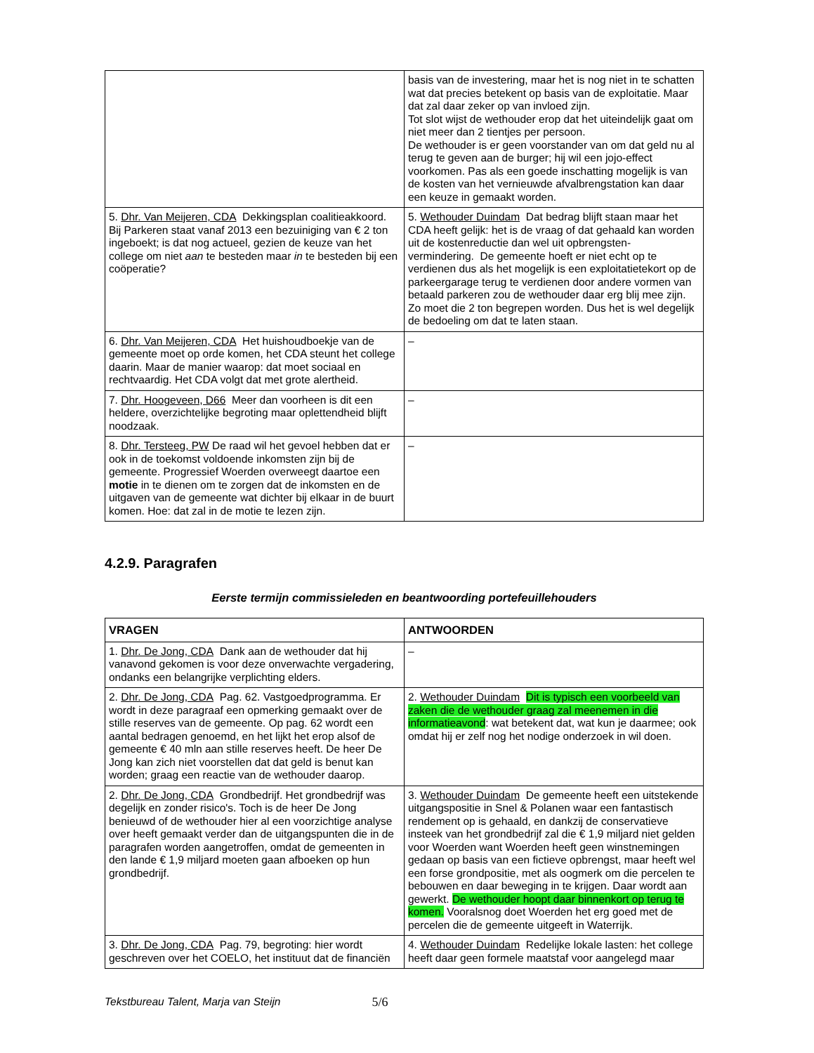| | basis van de investering, maar het is nog niet in te schatten wat dat precies betekent op basis van de exploitatie. Maar dat zal daar zeker op van invloed zijn. Tot slot wijst de wethouder erop dat het uiteindelijk gaat om niet meer dan 2 tientjes per persoon. De wethouder is er geen voorstander van om dat geld nu al terug te geven aan de burger; hij wil een jojo-effect voorkomen. Pas als een goede inschatting mogelijk is van de kosten van het vernieuwde afvalbrengstation kan daar een keuze in gemaakt worden. |
| 5. Dhr. Van Meijeren, CDA Dekkingsplan coalitieakkoord. Bij Parkeren staat vanaf 2013 een bezuiniging van € 2 ton ingeboekt; is dat nog actueel, gezien de keuze van het college om niet aan te besteden maar in te besteden bij een coöperatie? | 5. Wethouder Duindam Dat bedrag blijft staan maar het CDA heeft gelijk: het is de vraag of dat gehaald kan worden uit de kostenreductie dan wel uit opbrengsten-vermindering. De gemeente hoeft er niet echt op te verdienen dus als het mogelijk is een exploitatietekort op de parkeergarage terug te verdienen door andere vormen van betaald parkeren zou de wethouder daar erg blij mee zijn. Zo moet die 2 ton begrepen worden. Dus het is wel degelijk de bedoeling om dat te laten staan. |
| 6. Dhr. Van Meijeren, CDA Het huishoudboekje van de gemeente moet op orde komen, het CDA steunt het college daarin. Maar de manier waarop: dat moet sociaal en rechtvaardig. Het CDA volgt dat met grote alertheid. | – |
| 7. Dhr. Hoogeveen, D66 Meer dan voorheen is dit een heldere, overzichtelijke begroting maar oplettendheid blijft noodzaak. | – |
| 8. Dhr. Tersteeg, PW De raad wil het gevoel hebben dat er ook in de toekomst voldoende inkomsten zijn bij de gemeente. Progressief Woerden overweegt daartoe een motie in te dienen om te zorgen dat de inkomsten en de uitgaven van de gemeente wat dichter bij elkaar in de buurt komen. Hoe: dat zal in de motie te lezen zijn. | – |
4.2.9. Paragrafen
Eerste termijn commissieleden en beantwoording portefeuillehouders
| VRAGEN | ANTWOORDEN |
| --- | --- |
| 1. Dhr. De Jong, CDA Dank aan de wethouder dat hij vanavond gekomen is voor deze onverwachte vergadering, ondanks een belangrijke verplichting elders. | – |
| 2. Dhr. De Jong, CDA Pag. 62. Vastgoedprogramma. Er wordt in deze paragraaf een opmerking gemaakt over de stille reserves van de gemeente. Op pag. 62 wordt een aantal bedragen genoemd, en het lijkt het erop alsof de gemeente € 40 mln aan stille reserves heeft. De heer De Jong kan zich niet voorstellen dat dat geld is benut kan worden; graag een reactie van de wethouder daarop. | 2. Wethouder Duindam Dit is typisch een voorbeeld van zaken die de wethouder graag zal meenemen in die informatieavond : wat betekent dat, wat kun je daarmee; ook omdat hij er zelf nog het nodige onderzoek in wil doen. |
| 2. Dhr. De Jong, CDA Grondbedrijf. Het grondbedrijf was degelijk en zonder risico's. Toch is de heer De Jong benieuwd of de wethouder hier al een voorzichtige analyse over heeft gemaakt verder dan de uitgangspunten die in de paragrafen worden aangetroffen, omdat de gemeenten in den lande € 1,9 miljard moeten gaan afboeken op hun grondbedrijf. | 3. Wethouder Duindam De gemeente heeft een uitstekende uitgangspositie in Snel & Polanen waar een fantastisch rendement op is gehaald, en dankzij de conservatieve insteek van het grondbedrijf zal die € 1,9 miljard niet gelden voor Woerden want Woerden heeft geen winstnemingen gedaan op basis van een fictieve opbrengst, maar heeft wel een forse grondpositie, met als oogmerk om die percelen te bebouwen en daar beweging in te krijgen. Daar wordt aan gewerkt. De wethouder hoopt daar binnenkort op terug te komen. Vooralsnog doet Woerden het erg goed met de percelen die de gemeente uitgeeft in Waterrijk. |
| 3. Dhr. De Jong, CDA Pag. 79, begroting: hier wordt geschreven over het COELO, het instituut dat de financiën | 4. Wethouder Duindam Redelijke lokale lasten: het college heeft daar geen formele maatstaf voor aangelegd maar |
Tekstbureau Talent, Marja van Steijn 5/6